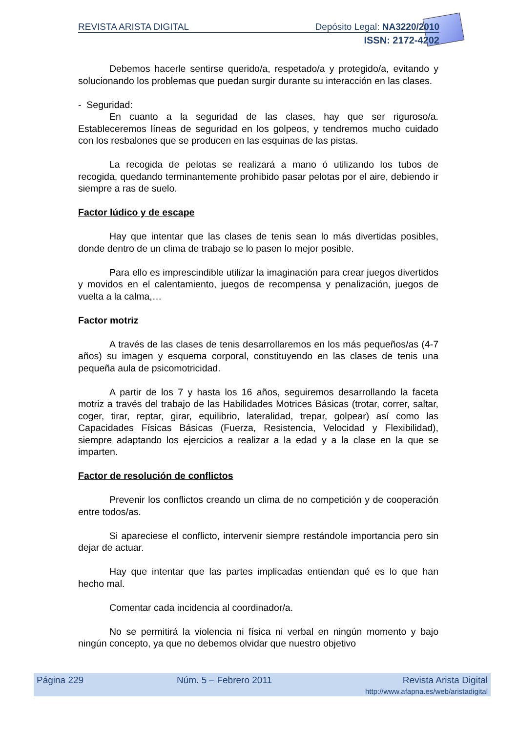REVISTA ARISTA DIGITAL Depósito Legal: NA3220/2010
ISSN: 2172-4202
Debemos hacerle sentirse querido/a, respetado/a y protegido/a, evitando y solucionando los problemas que puedan surgir durante su interacción en las clases.
- Seguridad:
En cuanto a la seguridad de las clases, hay que ser riguroso/a. Estableceremos líneas de seguridad en los golpeos, y tendremos mucho cuidado con los resbalones que se producen en las esquinas de las pistas.
La recogida de pelotas se realizará a mano ó utilizando los tubos de recogida, quedando terminantemente prohibido pasar pelotas por el aire, debiendo ir siempre a ras de suelo.
Factor lúdico y de escape
Hay que intentar que las clases de tenis sean lo más divertidas posibles, donde dentro de un clima de trabajo se lo pasen lo mejor posible.
Para ello es imprescindible utilizar la imaginación para crear juegos divertidos y movidos en el calentamiento, juegos de recompensa y penalización, juegos de vuelta a la calma,…
Factor motriz
A través de las clases de tenis desarrollaremos en los más pequeños/as (4-7 años) su imagen y esquema corporal, constituyendo en las clases de tenis una pequeña aula de psicomotricidad.
A partir de los 7 y hasta los 16 años, seguiremos desarrollando la faceta motriz a través del trabajo de las Habilidades Motrices Básicas (trotar, correr, saltar, coger, tirar, reptar, girar, equilibrio, lateralidad, trepar, golpear) así como las Capacidades Físicas Básicas (Fuerza, Resistencia, Velocidad y Flexibilidad), siempre adaptando los ejercicios a realizar a la edad y a la clase en la que se imparten.
Factor de resolución de conflictos
Prevenir los conflictos creando un clima de no competición y de cooperación entre todos/as.
Si apareciese el conflicto, intervenir siempre restándole importancia pero sin dejar de actuar.
Hay que intentar que las partes implicadas entiendan qué es lo que han hecho mal.
Comentar cada incidencia al coordinador/a.
No se permitirá la violencia ni física ni verbal en ningún momento y bajo ningún concepto, ya que no debemos olvidar que nuestro objetivo
Página 229 Núm. 5 – Febrero 2011 Revista Arista Digital
http://www.afapna.es/web/aristadigital